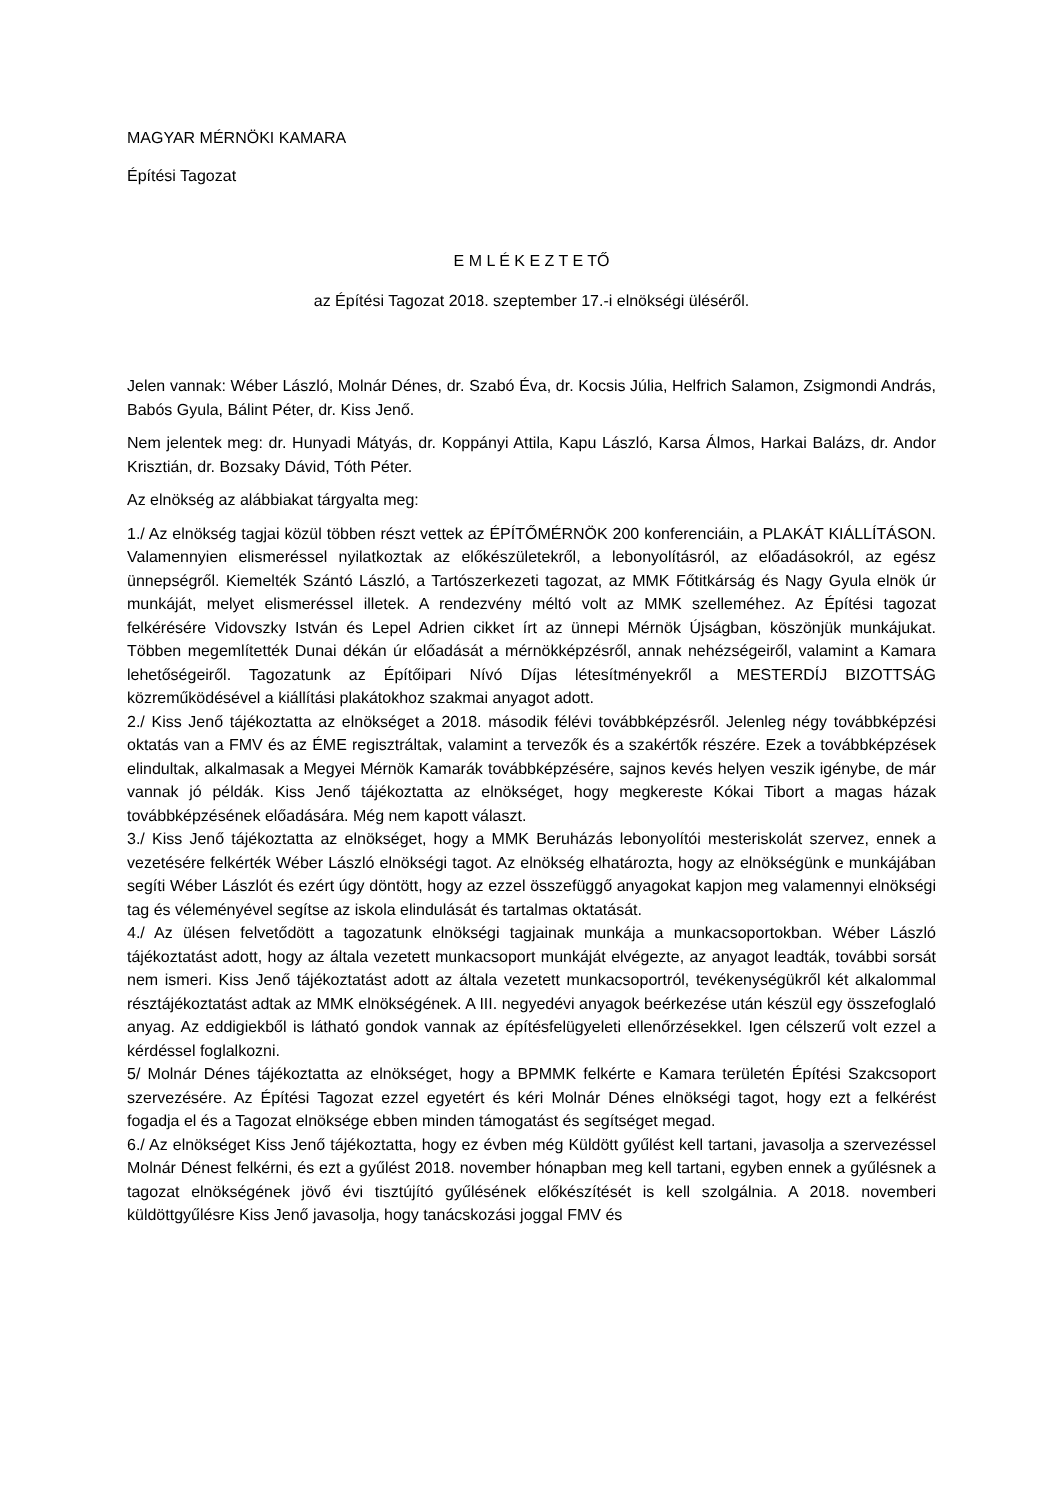MAGYAR MÉRNÖKI KAMARA
Építési Tagozat
E M L É K E Z T E TŐ
az Építési Tagozat 2018. szeptember 17.-i elnökségi üléséről.
Jelen vannak: Wéber László, Molnár Dénes, dr. Szabó Éva, dr. Kocsis Júlia, Helfrich Salamon, Zsigmondi András, Babós Gyula, Bálint Péter, dr. Kiss Jenő.
Nem jelentek meg: dr. Hunyadi Mátyás, dr. Koppányi Attila, Kapu László, Karsa Álmos, Harkai Balázs, dr. Andor Krisztián, dr. Bozsaky Dávid, Tóth Péter.
Az elnökség az alábbiakat tárgyalta meg:
1./ Az elnökség tagjai közül többen részt vettek az ÉPÍTŐMÉRNÖK 200 konferenciáin, a PLAKÁT KIÁLLÍTÁSON. Valamennyien elismeréssel nyilatkoztak az előkészületekről, a lebonyolításról, az előadásokról, az egész ünnepségről. Kiemelték Szántó László, a Tartószerkezeti tagozat, az MMK Főtitkárság és Nagy Gyula elnök úr munkáját, melyet elismeréssel illetek. A rendezvény méltó volt az MMK szelleméhez. Az Építési tagozat felkérésére Vidovszky István és Lepel Adrien cikket írt az ünnepi Mérnök Újságban, köszönjük munkájukat. Többen megemlítették Dunai dékán úr előadását a mérnökképzésről, annak nehézségeiről, valamint a Kamara lehetőségeiről. Tagozatunk az Építőipari Nívó Díjas létesítményekről a MESTERDÍJ BIZOTTSÁG közreműködésével a kiállítási plakátokhoz szakmai anyagot adott.
2./ Kiss Jenő tájékoztatta az elnökséget a 2018. második félévi továbbképzésről. Jelenleg négy továbbképzési oktatás van a FMV és az ÉME regisztráltak, valamint a tervezők és a szakértők részére. Ezek a továbbképzések elindultak, alkalmasak a Megyei Mérnök Kamarák továbbképzésére, sajnos kevés helyen veszik igénybe, de már vannak jó példák. Kiss Jenő tájékoztatta az elnökséget, hogy megkereste Kókai Tibort a magas házak továbbképzésének előadására. Még nem kapott választ.
3./ Kiss Jenő tájékoztatta az elnökséget, hogy a MMK Beruházás lebonyolítói mesteriskolát szervez, ennek a vezetésére felkérték Wéber László elnökségi tagot. Az elnökség elhatározta, hogy az elnökségünk e munkájában segíti Wéber Lászlót és ezért úgy döntött, hogy az ezzel összefüggő anyagokat kapjon meg valamennyi elnökségi tag és véleményével segítse az iskola elindulását és tartalmas oktatását.
4./ Az ülésen felvetődött a tagozatunk elnökségi tagjainak munkája a munkacsoportokban. Wéber László tájékoztatást adott, hogy az általa vezetett munkacsoport munkáját elvégezte, az anyagot leadták, további sorsát nem ismeri. Kiss Jenő tájékoztatást adott az általa vezetett munkacsoportról, tevékenységükről két alkalommal résztájékoztatást adtak az MMK elnökségének. A III. negyedévi anyagok beérkezése után készül egy összefoglaló anyag. Az eddigiekből is látható gondok vannak az építésfelügyeleti ellenőrzésekkel. Igen célszerű volt ezzel a kérdéssel foglalkozni.
5/ Molnár Dénes tájékoztatta az elnökséget, hogy a BPMMK felkérte e Kamara területén Építési Szakcsoport szervezésére. Az Építési Tagozat ezzel egyetért és kéri Molnár Dénes elnökségi tagot, hogy ezt a felkérést fogadja el és a Tagozat elnöksége ebben minden támogatást és segítséget megad.
6./ Az elnökséget Kiss Jenő tájékoztatta, hogy ez évben még Küldött gyűlést kell tartani, javasolja a szervezéssel Molnár Dénest felkérni, és ezt a gyűlést 2018. november hónapban meg kell tartani, egyben ennek a gyűlésnek a tagozat elnökségének jövő évi tisztújító gyűlésének előkészítését is kell szolgálnia. A 2018. novemberi küldöttgyűlésre Kiss Jenő javasolja, hogy tanácskozási joggal FMV és